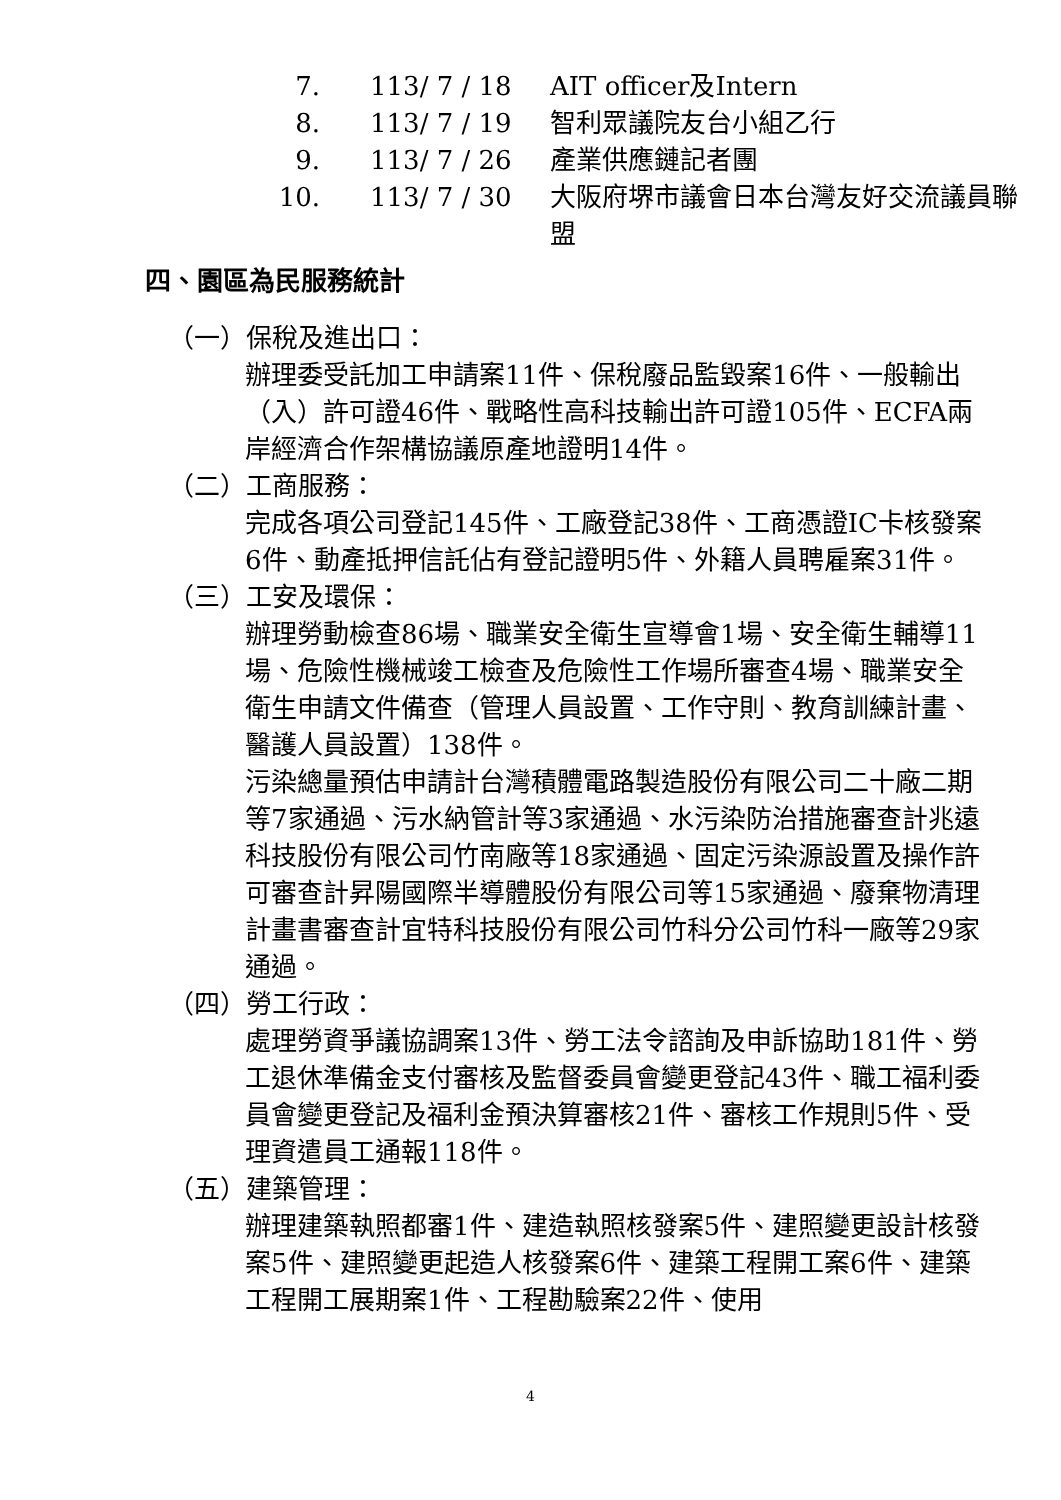7. 113/ 7 / 18 AIT officer及Intern
8. 113/ 7 / 19 智利眾議院友台小組乙行
9. 113/ 7 / 26 產業供應鏈記者團
10. 113/ 7 / 30 大阪府堺市議會日本台灣友好交流議員聯盟
四、園區為民服務統計
（一）保稅及進出口：
辦理委受託加工申請案11件、保稅廢品監毀案16件、一般輸出（入）許可證46件、戰略性高科技輸出許可證105件、ECFA兩岸經濟合作架構協議原產地證明14件。
（二）工商服務：
完成各項公司登記145件、工廠登記38件、工商憑證IC卡核發案6件、動產抵押信託佔有登記證明5件、外籍人員聘雇案31件。
（三）工安及環保：
辦理勞動檢查86場、職業安全衛生宣導會1場、安全衛生輔導11場、危險性機械竣工檢查及危險性工作場所審查4場、職業安全衛生申請文件備查（管理人員設置、工作守則、教育訓練計畫、醫護人員設置）138件。
污染總量預估申請計台灣積體電路製造股份有限公司二十廠二期等7家通過、污水納管計等3家通過、水污染防治措施審查計兆遠科技股份有限公司竹南廠等18家通過、固定污染源設置及操作許可審查計昇陽國際半導體股份有限公司等15家通過、廢棄物清理計畫書審查計宜特科技股份有限公司竹科分公司竹科一廠等29家通過。
（四）勞工行政：
處理勞資爭議協調案13件、勞工法令諮詢及申訴協助181件、勞工退休準備金支付審核及監督委員會變更登記43件、職工福利委員會變更登記及福利金預決算審核21件、審核工作規則5件、受理資遣員工通報118件。
（五）建築管理：
辦理建築執照都審1件、建造執照核發案5件、建照變更設計核發案5件、建照變更起造人核發案6件、建築工程開工案6件、建築工程開工展期案1件、工程勘驗案22件、使用
4